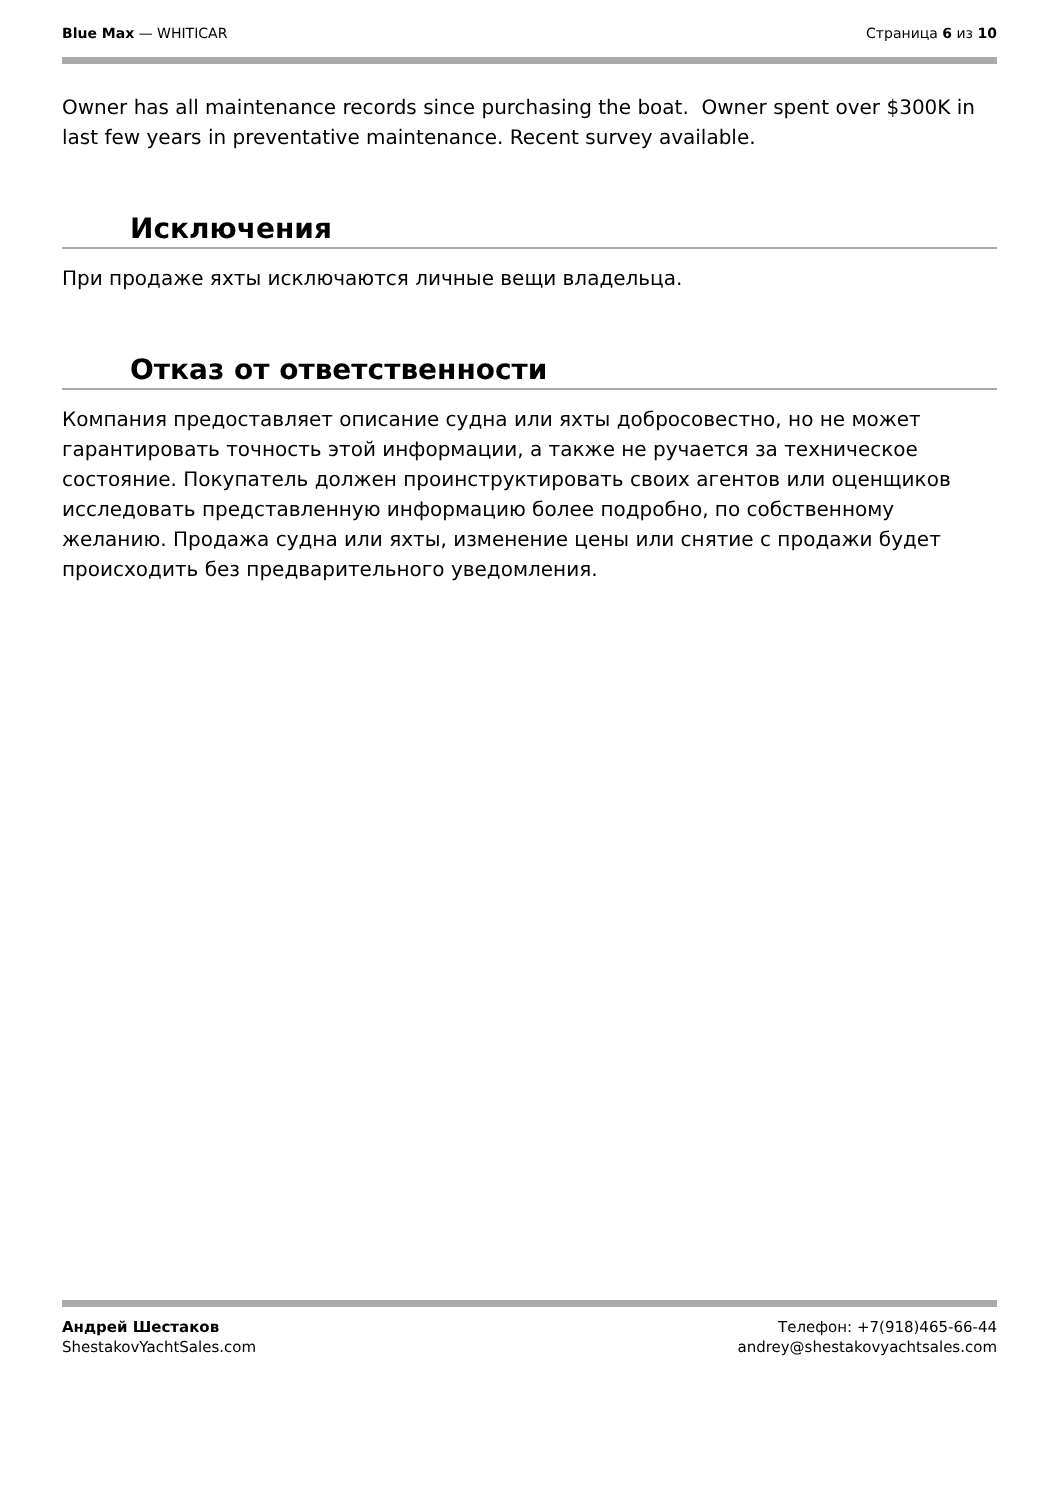Blue Max — WHITICAR Страница 6 из 10
Owner has all maintenance records since purchasing the boat. Owner spent over $300K in last few years in preventative maintenance. Recent survey available.
Исключения
При продаже яхты исключаются личные вещи владельца.
Отказ от ответственности
Компания предоставляет описание судна или яхты добросовестно, но не может гарантировать точность этой информации, а также не ручается за техническое состояние. Покупатель должен проинструктировать своих агентов или оценщиков исследовать представленную информацию более подробно, по собственному желанию. Продажа судна или яхты, изменение цены или снятие с продажи будет происходить без предварительного уведомления.
Андрей Шестаков
ShestakovYachtSales.com
Телефон: +7(918)465-66-44
andrey@shestakovyachtsales.com